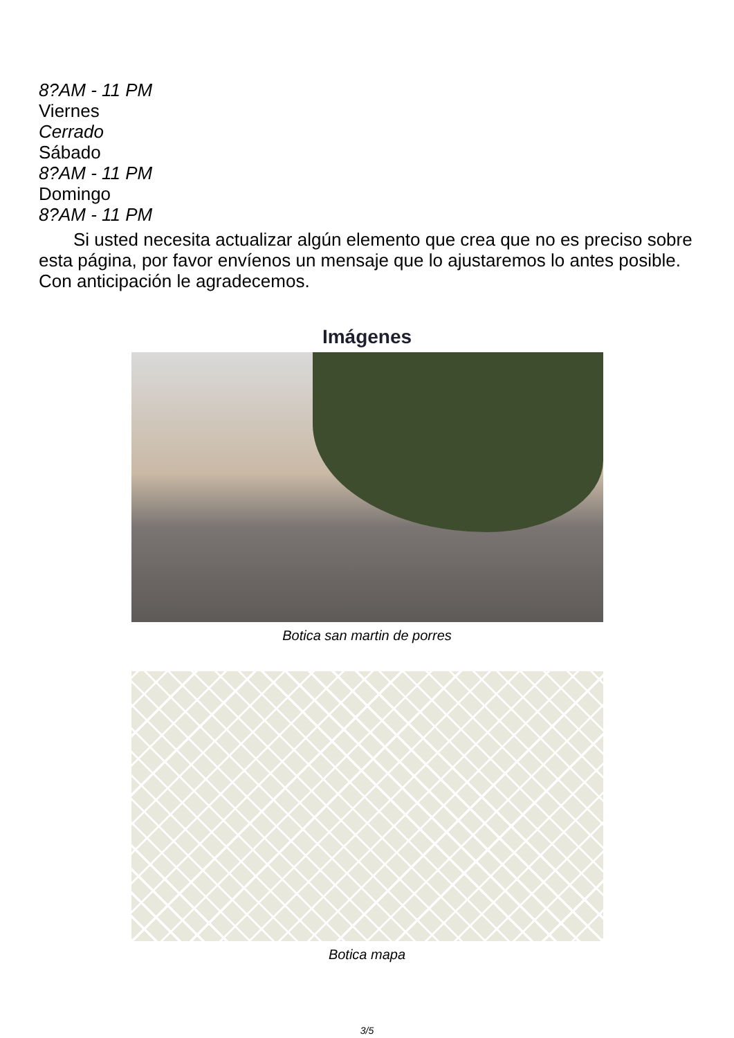8?AM - 11 PM
Viernes
Cerrado
Sábado
8?AM - 11 PM
Domingo
8?AM - 11 PM
Si usted necesita actualizar algún elemento que crea que no es preciso sobre esta página, por favor envíenos un mensaje que lo ajustaremos lo antes posible. Con anticipación le agradecemos.
Imágenes
Botica san martin de porres
Botica mapa
3/5